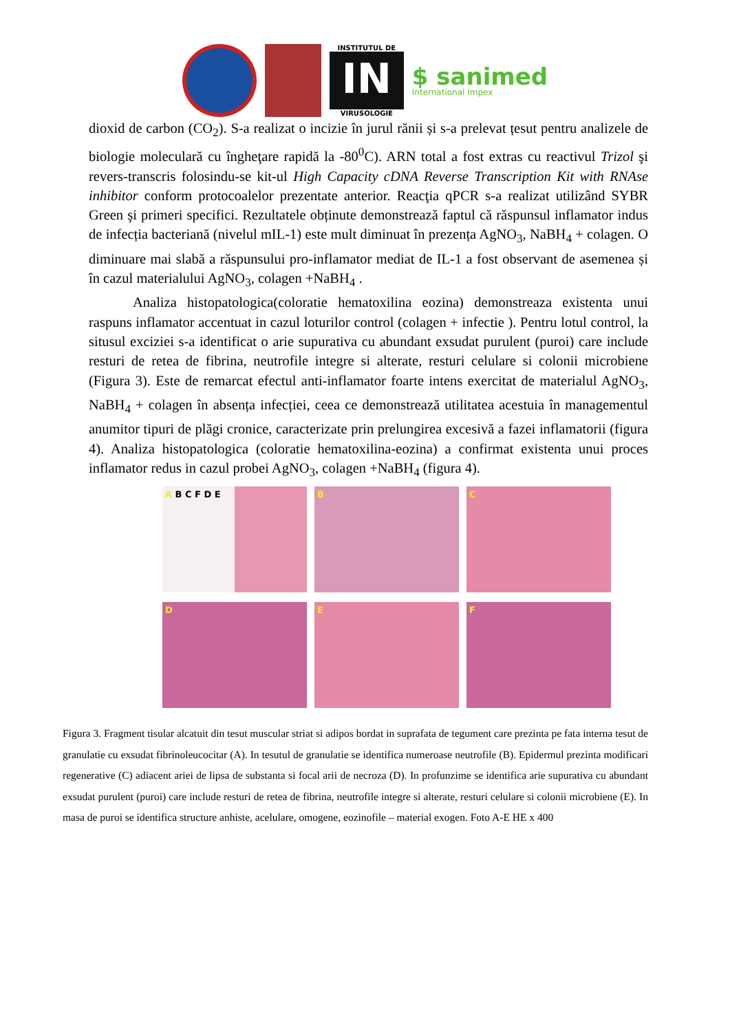INSTITUTUL DE
IN
VIRUSOLOGIE
$ sanimed
International Impex
dioxid de carbon (CO<sub>2</sub>). S-a realizat o incizie în jurul rănii și s-a prelevat țesut pentru analizele de biologie moleculară cu îngheţare rapidă la -80<sup>0</sup>C). ARN total a fost extras cu reactivul Trizol şi revers-transcris folosindu-se kit-ul High Capacity cDNA Reverse Transcription Kit with RNAse inhibitor conform protocoalelor prezentate anterior. Reacţia qPCR s-a realizat utilizând SYBR Green şi primeri specifici. Rezultatele obținute demonstrează faptul că răspunsul inflamator indus de infecția bacteriană (nivelul mIL-1) este mult diminuat în prezența AgNO<sub>3</sub>, NaBH<sub>4</sub> + colagen. O diminuare mai slabă a răspunsului pro-inflamator mediat de IL-1 a fost observant de asemenea și în cazul materialului AgNO<sub>3</sub>, colagen +NaBH<sub>4</sub> .
Analiza histopatologica(coloratie hematoxilina eozina) demonstreaza existenta unui raspuns inflamator accentuat in cazul loturilor control (colagen + infectie ). Pentru lotul control, la situsul exciziei s-a identificat o arie supurativa cu abundant exsudat purulent (puroi) care include resturi de retea de fibrina, neutrofile integre si alterate, resturi celulare si colonii microbiene (Figura 3). Este de remarcat efectul anti-inflamator foarte intens exercitat de materialul AgNO<sub>3</sub>, NaBH<sub>4</sub> + colagen în absența infecției, ceea ce demonstrează utilitatea acestuia în managementul anumitor tipuri de plăgi cronice, caracterizate prin prelungirea excesivă a fazei inflamatorii (figura 4). Analiza histopatologica (coloratie hematoxilina-eozina) a confirmat existenta unui proces inflamator redus in cazul probei AgNO<sub>3</sub>, colagen +NaBH<sub>4</sub> (figura 4).
A B C F D E
B
C
D
E
F
Figura 3. Fragment tisular alcatuit din tesut muscular striat si adipos bordat in suprafata de tegument care prezinta pe fata interna tesut de granulatie cu exsudat fibrinoleucocitar (A). In tesutul de granulatie se identifica numeroase neutrofile (B). Epidermul prezinta modificari regenerative (C) adiacent ariei de lipsa de substanta si focal arii de necroza (D). In profunzime se identifica arie supurativa cu abundant exsudat purulent (puroi) care include resturi de retea de fibrina, neutrofile integre si alterate, resturi celulare si colonii microbiene (E). In masa de puroi se identifica structure anhiste, acelulare, omogene, eozinofile – material exogen. Foto A-E HE x 400